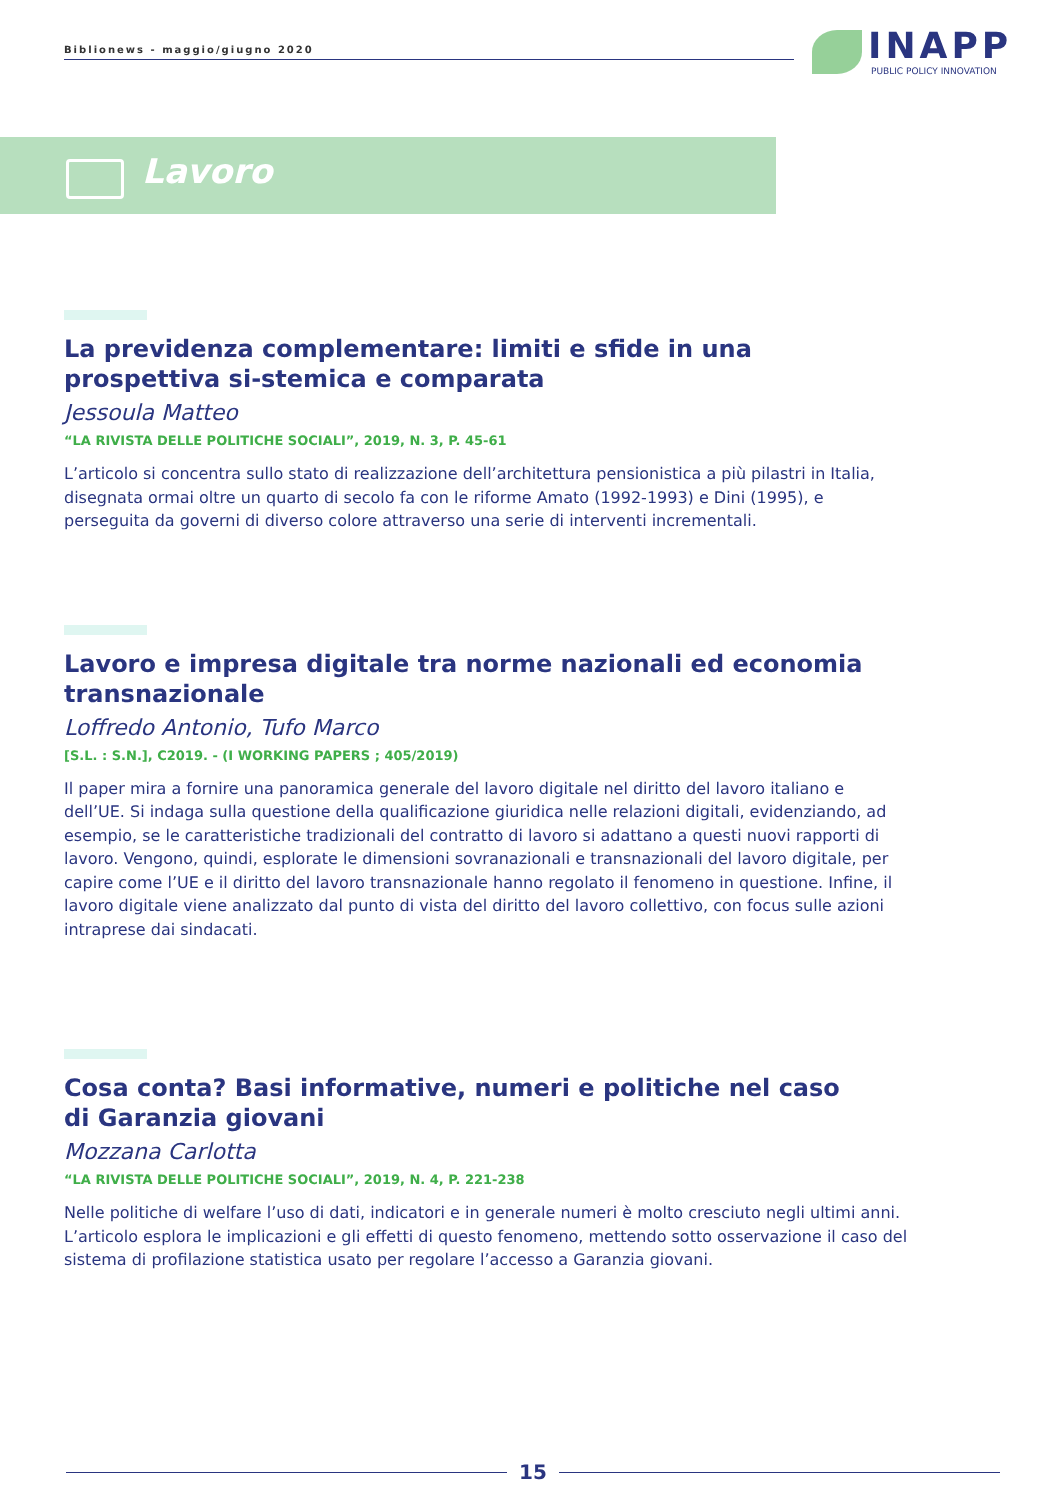Biblionews - maggio/giugno 2020
INAPP
PUBLIC POLICY INNOVATION
Lavoro
La previdenza complementare: limiti e sfide in una prospettiva si-stemica e comparata
Jessoula Matteo
“LA RIVISTA DELLE POLITICHE SOCIALI”, 2019, N. 3, P. 45-61
L’articolo si concentra sullo stato di realizzazione dell’architettura pensionistica a più pilastri in Italia, disegnata ormai oltre un quarto di secolo fa con le riforme Amato (1992-1993) e Dini (1995), e perseguita da governi di diverso colore attraverso una serie di interventi incrementali.
Lavoro e impresa digitale tra norme nazionali ed economia transnazionale
Loffredo Antonio, Tufo Marco
[S.L. : S.N.], C2019. - (I WORKING PAPERS ; 405/2019)
Il paper mira a fornire una panoramica generale del lavoro digitale nel diritto del lavoro italiano e dell’UE. Si indaga sulla questione della qualificazione giuridica nelle relazioni digitali, evidenziando, ad esempio, se le caratteristiche tradizionali del contratto di lavoro si adattano a questi nuovi rapporti di lavoro. Vengono, quindi, esplorate le dimensioni sovranazionali e transnazionali del lavoro digitale, per capire come l’UE e il diritto del lavoro transnazionale hanno regolato il fenomeno in questione. Infine, il lavoro digitale viene analizzato dal punto di vista del diritto del lavoro collettivo, con focus sulle azioni intraprese dai sindacati.
Cosa conta? Basi informative, numeri e politiche nel caso
di Garanzia giovani
Mozzana Carlotta
“LA RIVISTA DELLE POLITICHE SOCIALI”, 2019, N. 4, P. 221-238
Nelle politiche di welfare l’uso di dati, indicatori e in generale numeri è molto cresciuto negli ultimi anni. L’articolo esplora le implicazioni e gli effetti di questo fenomeno, mettendo sotto osservazione il caso del sistema di profilazione statistica usato per regolare l’accesso a Garanzia giovani.
15